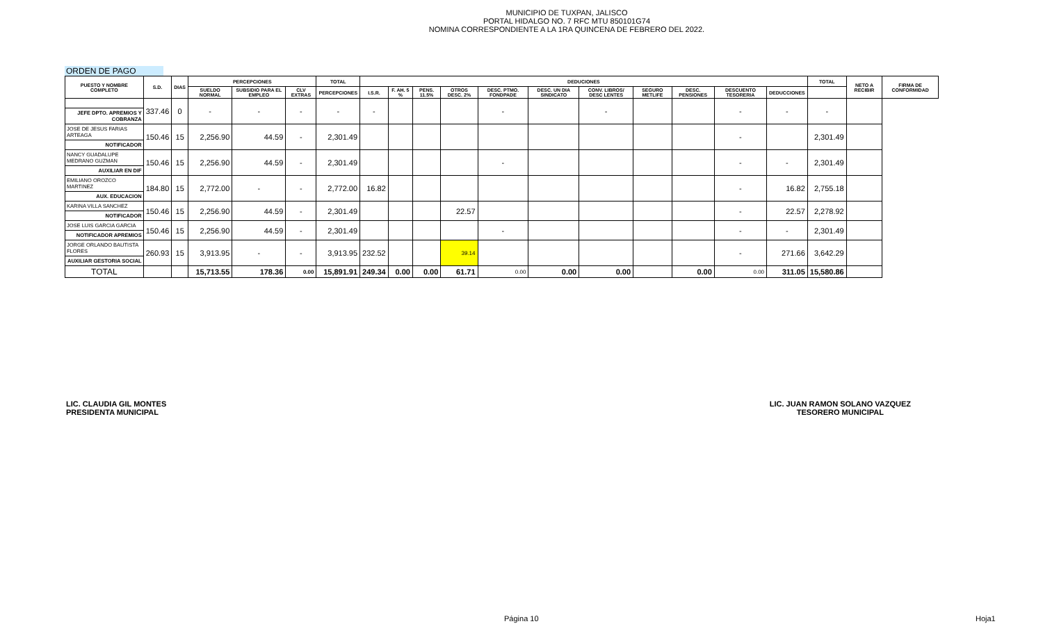MUNICIPIO DE TUXPAN, JALISCO
PORTAL HIDALGO NO. 7 RFC MTU 850101G74
NOMINA CORRESPONDIENTE A LA 1RA QUINCENA DE FEBRERO DEL 2022.
ORDEN DE PAGO
| PUESTO Y NOMBRE COMPLETO | S.D. | DIAS | PERCEPCIONES | | | TOTAL | DEDUCIONES | | | | | | | | | | | TOTAL | NETO A RECIBIR | FIRMA DE CONFORMIDAD |
| --- | --- | --- | --- | --- | --- | --- | --- | --- | --- | --- | --- | --- | --- | --- | --- | --- | --- | --- | --- | --- |
| | | | SUELDO NORMAL | SUBSIDIO PARA EL EMPLEO | CLV EXTRAS | PERCEPCIONES | I.S.R. | F. AH. 5 % | PENS. 11.5% | OTROS DESC. 2% | DESC. PTMO. FONDPADE | DESC. UN DIA SINDICATO | CONV. LIBROS/ DESC LENTES | SEGURO METLIFE | DESC. PENSIONES | DESCUENTO TESORERIA | DEDUCCIONES | | | |
| JEFE DPTO. APREMIOS Y COBRANZA | 337.46 | 0 | - | - | - | - | - | | | | - | | - | | | - | - | - | | |
| JOSE DE JESUS FARIAS ARTEAGA NOTIFICADOR | 150.46 | 15 | 2,256.90 | 44.59 | - | 2,301.49 | | | | | | | | | | - | | 2,301.49 | | |
| NANCY GUADALUPE MEDRANO GUZMAN AUXILIAR EN DIF | 150.46 | 15 | 2,256.90 | 44.59 | - | 2,301.49 | | | | | - | | | | | - | - | 2,301.49 | | |
| EMILIANO OROZCO MARTINEZ AUX. EDUCACION | 184.80 | 15 | 2,772.00 | - | - | 2,772.00 | 16.82 | | | | | | | | | - | 16.82 | 2,755.18 | | |
| KARINA VILLA SANCHEZ NOTIFICADOR | 150.46 | 15 | 2,256.90 | 44.59 | - | 2,301.49 | | | | 22.57 | | | | | | - | 22.57 | 2,278.92 | | |
| JOSE LUIS GARCIA GARCIA NOTIFICADOR APREMIOS | 150.46 | 15 | 2,256.90 | 44.59 | - | 2,301.49 | | | | | - | | | | | - | - | 2,301.49 | | |
| JORGE ORLANDO BAUTISTA FLORES AUXILIAR GESTORIA SOCIAL | 260.93 | 15 | 3,913.95 | - | - | 3,913.95 | 232.52 | | | 39.14 | | | | | | - | 271.66 | 3,642.29 | | |
| TOTAL | | | 15,713.55 | 178.36 | 0.00 | 15,891.91 | 249.34 | 0.00 | 0.00 | 61.71 | 0.00 | 0.00 | 0.00 | | 0.00 | 0.00 | 311.05 | 15,580.86 | | |
LIC. CLAUDIA GIL MONTES
PRESIDENTA MUNICIPAL
LIC. JUAN RAMON SOLANO VAZQUEZ
TESORERO MUNICIPAL
Página 10 Hoja1